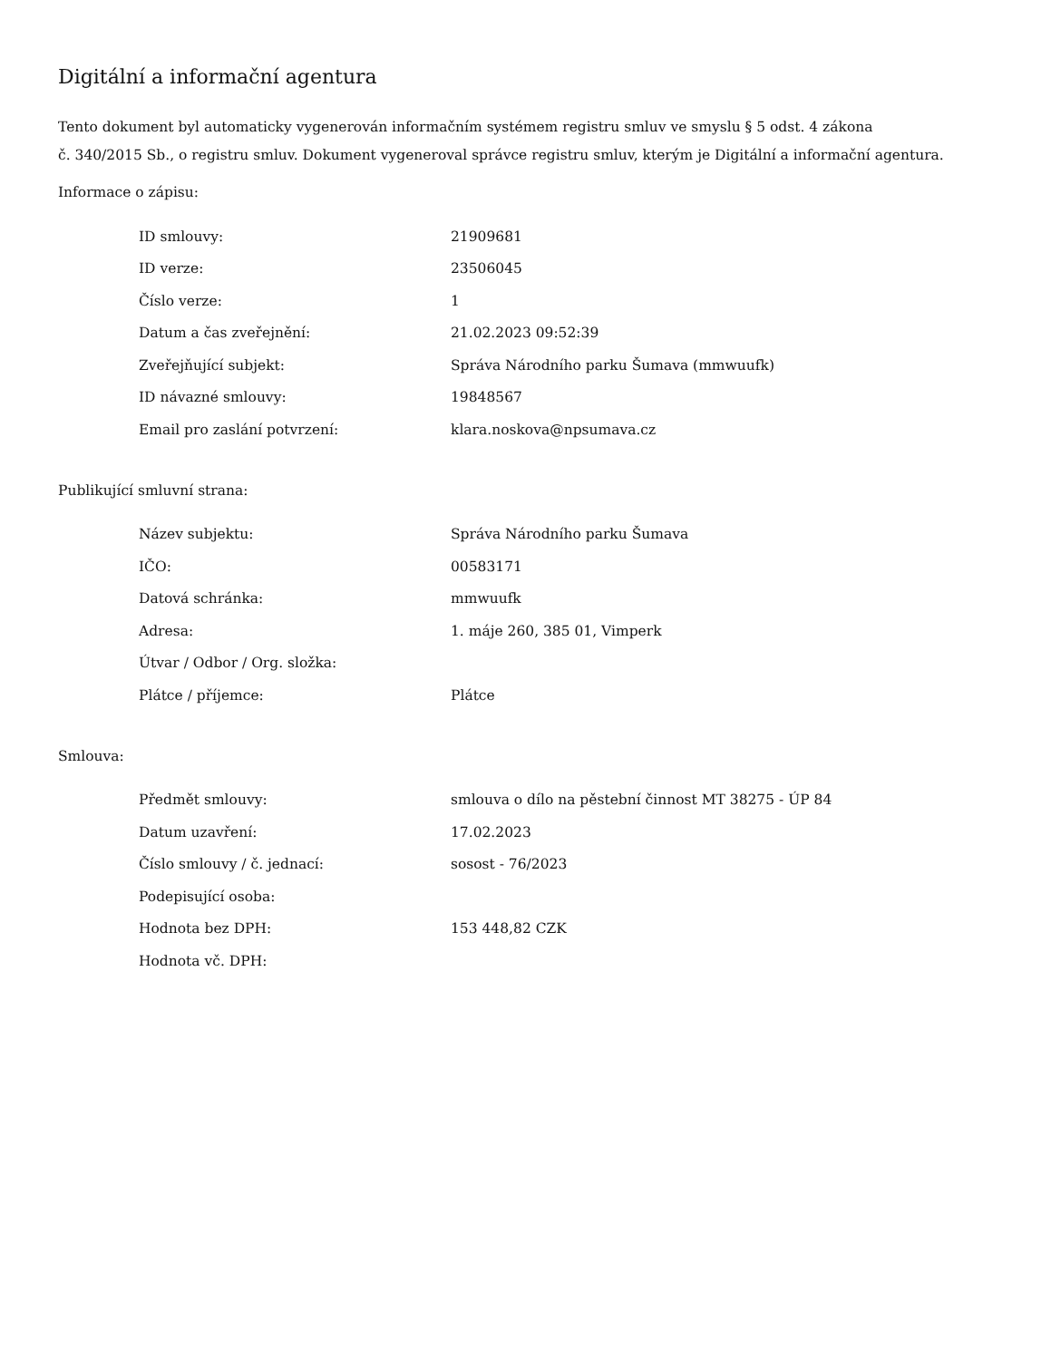Digitální a informační agentura
Tento dokument byl automaticky vygenerován informačním systémem registru smluv ve smyslu § 5 odst. 4 zákona
č. 340/2015 Sb., o registru smluv. Dokument vygeneroval správce registru smluv, kterým je Digitální a informační agentura.
Informace o zápisu:
| ID smlouvy: | 21909681 |
| ID verze: | 23506045 |
| Číslo verze: | 1 |
| Datum a čas zveřejnění: | 21.02.2023 09:52:39 |
| Zveřejňující subjekt: | Správa Národního parku Šumava (mmwuufk) |
| ID návazné smlouvy: | 19848567 |
| Email pro zaslání potvrzení: | klara.noskova@npsumava.cz |
Publikující smluvní strana:
| Název subjektu: | Správa Národního parku Šumava |
| IČO: | 00583171 |
| Datová schránka: | mmwuufk |
| Adresa: | 1. máje 260, 385 01, Vimperk |
| Útvar / Odbor / Org. složka: | |
| Plátce / příjemce: | Plátce |
Smlouva:
| Předmět smlouvy: | smlouva o dílo na pěstební činnost MT 38275 - ÚP 84 |
| Datum uzavření: | 17.02.2023 |
| Číslo smlouvy / č. jednací: | sosost - 76/2023 |
| Podepisující osoba: | |
| Hodnota bez DPH: | 153 448,82 CZK |
| Hodnota vč. DPH: | |